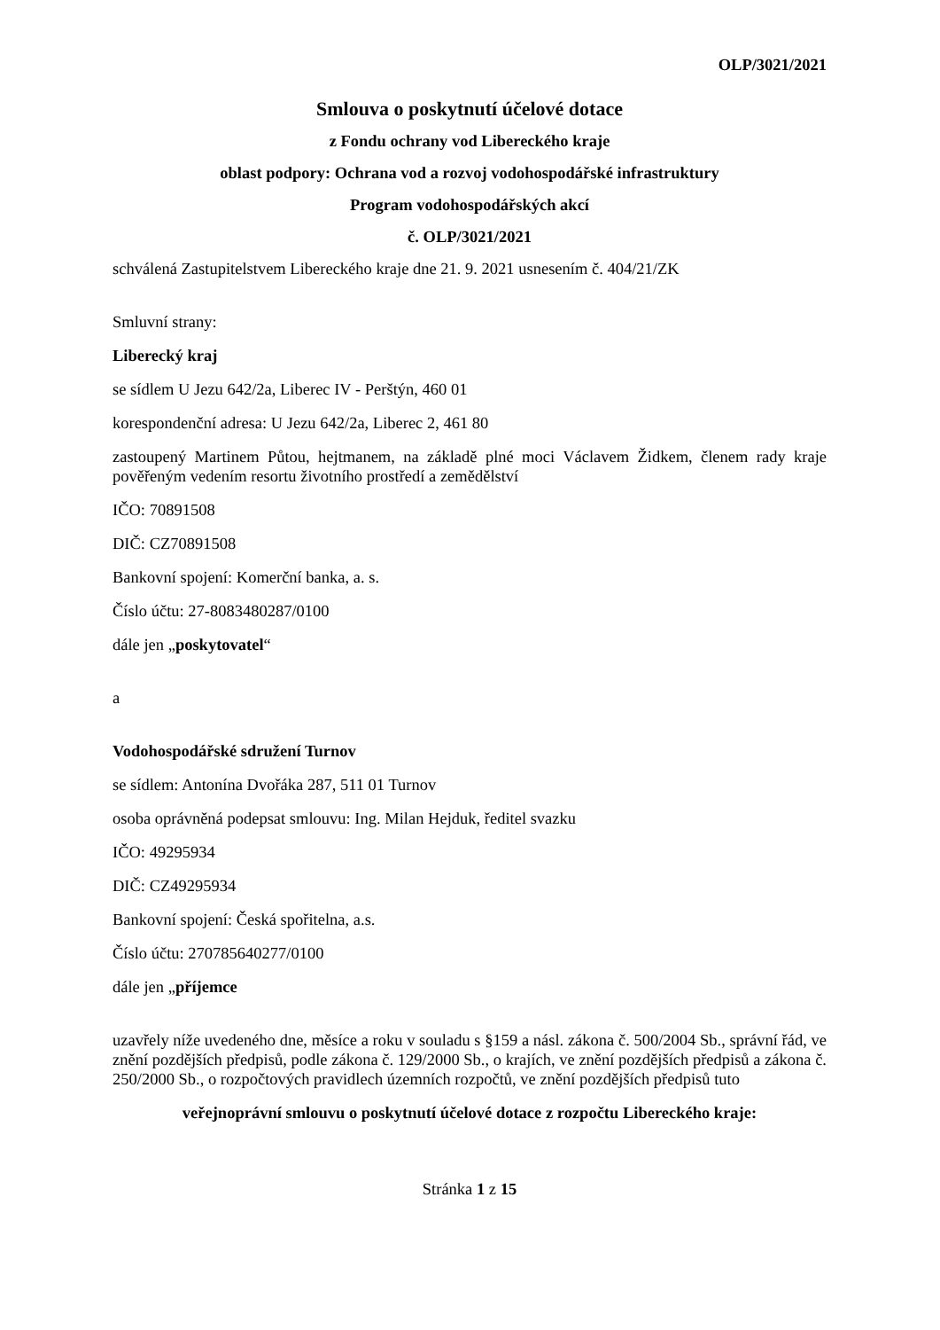OLP/3021/2021
Smlouva o poskytnutí účelové dotace
z Fondu ochrany vod Libereckého kraje
oblast podpory: Ochrana vod a rozvoj vodohospodářské infrastruktury
Program vodohospodářských akcí
č. OLP/3021/2021
schválená Zastupitelstvem Libereckého kraje dne 21. 9. 2021 usnesením č. 404/21/ZK
Smluvní strany:
Liberecký kraj
se sídlem U Jezu 642/2a, Liberec IV - Perštýn, 460 01
korespondenční adresa: U Jezu 642/2a, Liberec 2, 461 80
zastoupený Martinem Půtou, hejtmanem, na základě plné moci Václavem Židkem, členem rady kraje pověřeným vedením resortu životního prostředí a zemědělství
IČO: 70891508
DIČ: CZ70891508
Bankovní spojení: Komerční banka, a. s.
Číslo účtu: 27-8083480287/0100
dále jen „poskytovatel“
a
Vodohospodářské sdružení Turnov
se sídlem: Antonína Dvořáka 287, 511 01 Turnov
osoba oprávněná podepsat smlouvu: Ing. Milan Hejduk, ředitel svazku
IČO: 49295934
DIČ: CZ49295934
Bankovní spojení: Česká spořitelna, a.s.
Číslo účtu: 270785640277/0100
dále jen „příjemce
uzavřely níže uvedeného dne, měsíce a roku v souladu s §159 a násl. zákona č. 500/2004 Sb., správní řád, ve znění pozdějších předpisů, podle zákona č. 129/2000 Sb., o krajích, ve znění pozdějších předpisů a zákona č. 250/2000 Sb., o rozpočtových pravidlech územních rozpočtů, ve znění pozdějších předpisů tuto
veřejnoprávní smlouvu o poskytnutí účelové dotace z rozpočtu Libereckého kraje:
Stránka 1 z 15